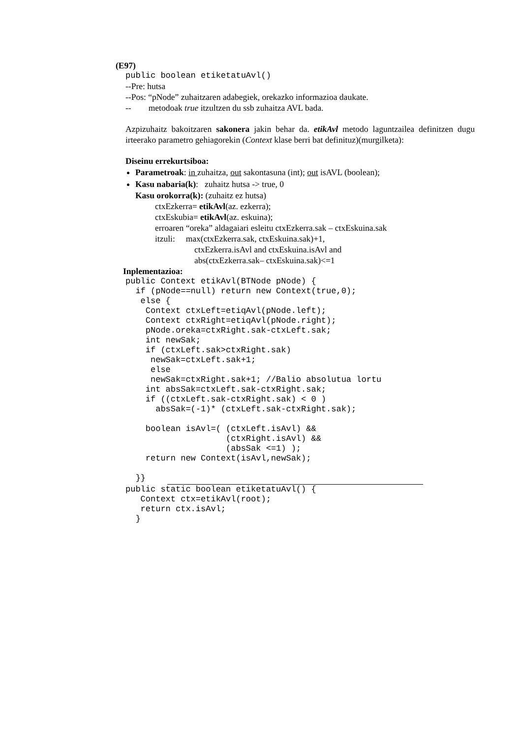(E97)
public boolean etiketatuAvl()
--Pre: hutsa
--Pos: “pNode” zuhaitzaren adabegiek, orekazko informazioa daukate.
-- metodoak true itzultzen du ssb zuhaitza AVL bada.
Azpizuhaitz bakoitzaren sakonera jakin behar da. etikAvl metodo laguntzailea definitzen dugu irteerako parametro gehiagorekin (Context klase berri bat definituz)(murgilketa):
Diseinu errekurtsiboa:
Parametroak: in zuhaitza, out sakontasuna (int); out isAVL (boolean);
Kasu nabaria(k): zuhaitz hutsa -> true, 0
Kasu orokorra(k): (zuhaitz ez hutsa)
ctxEzkerra= etikAvl(az. ezkerra);
ctxEskubia= etikAvl(az. eskuina);
erroaren “oreka” aldagaiari esleitu ctxEzkerra.sak – ctxEskuina.sak
itzuli: max(ctxEzkerra.sak, ctxEskuina.sak)+1,
ctxEzkerra.isAvl and ctxEskuina.isAvl and
abs(ctxEzkerra.sak– ctxEskuina.sak)<=1
Inplementazioa:
public Context etikAvl(BTNode pNode) {
  if (pNode==null) return new Context(true,0);
   else {
    Context ctxLeft=etiqAvl(pNode.left);
    Context ctxRight=etiqAvl(pNode.right);
    pNode.oreka=ctxRight.sak-ctxLeft.sak;
    int newSak;
    if (ctxLeft.sak>ctxRight.sak)
     newSak=ctxLeft.sak+1;
     else
     newSak=ctxRight.sak+1; //Balio absolutua lortu
    int absSak=ctxLeft.sak-ctxRight.sak;
    if ((ctxLeft.sak-ctxRight.sak) < 0 )
      absSak=(-1)* (ctxLeft.sak-ctxRight.sak);

    boolean isAvl=( (ctxLeft.isAvl) &&
                    (ctxRight.isAvl) &&
                    (absSak <=1) );
    return new Context(isAvl,newSak);

  }}
public static boolean etiketatuAvl() {
   Context ctx=etikAvl(root);
   return ctx.isAvl;
  }